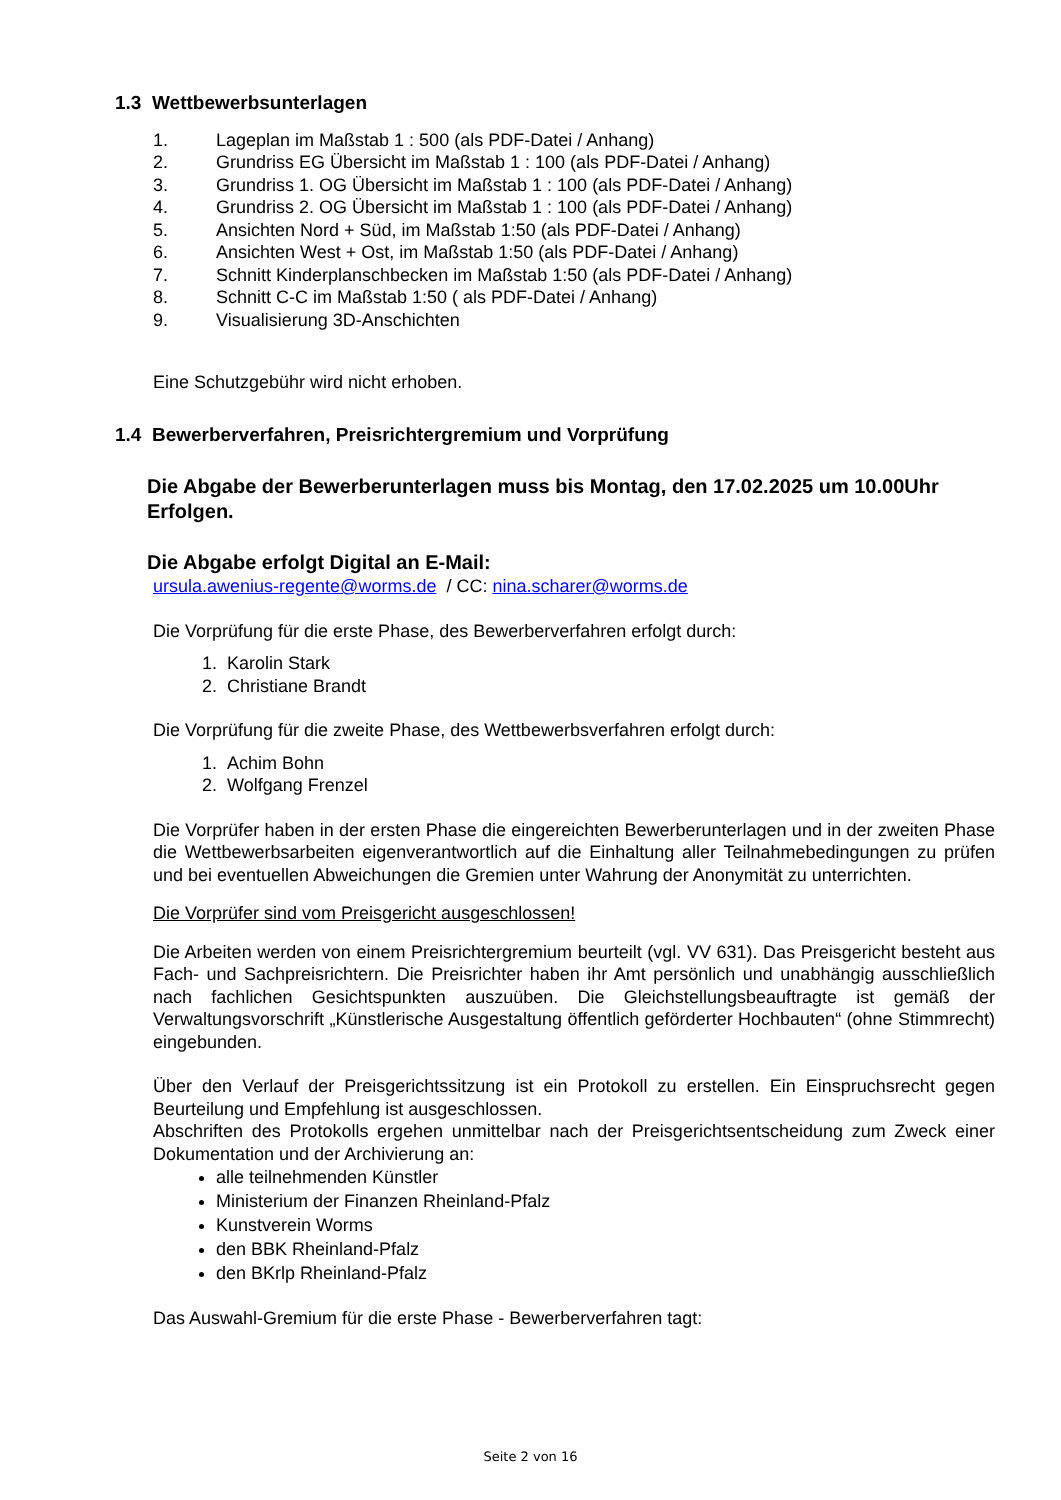1.3 Wettbewerbsunterlagen
1. Lageplan im Maßstab 1 : 500 (als PDF-Datei / Anhang)
2. Grundriss EG Übersicht im Maßstab 1 : 100 (als PDF-Datei / Anhang)
3. Grundriss 1. OG Übersicht im Maßstab 1 : 100 (als PDF-Datei / Anhang)
4. Grundriss 2. OG Übersicht im Maßstab 1 : 100 (als PDF-Datei / Anhang)
5. Ansichten Nord + Süd, im Maßstab 1:50 (als PDF-Datei / Anhang)
6. Ansichten West + Ost, im Maßstab 1:50 (als PDF-Datei / Anhang)
7. Schnitt Kinderplanschbecken im Maßstab 1:50 (als PDF-Datei / Anhang)
8. Schnitt C-C im Maßstab 1:50 ( als PDF-Datei / Anhang)
9. Visualisierung 3D-Anschichten
Eine Schutzgebühr wird nicht erhoben.
1.4 Bewerberverfahren, Preisrichtergremium und Vorprüfung
Die Abgabe der Bewerberunterlagen muss bis Montag, den 17.02.2025 um 10.00Uhr Erfolgen.
Die Abgabe erfolgt Digital an E-Mail:
ursula.awenius-regente@worms.de / CC: nina.scharer@worms.de
Die Vorprüfung für die erste Phase, des Bewerberverfahren erfolgt durch:
1. Karolin Stark
2. Christiane Brandt
Die Vorprüfung für die zweite Phase, des Wettbewerbsverfahren erfolgt durch:
1. Achim Bohn
2. Wolfgang Frenzel
Die Vorprüfer haben in der ersten Phase die eingereichten Bewerberunterlagen und in der zweiten Phase die Wettbewerbsarbeiten eigenverantwortlich auf die Einhaltung aller Teilnahmebedingungen zu prüfen und bei eventuellen Abweichungen die Gremien unter Wahrung der Anonymität zu unterrichten.
Die Vorprüfer sind vom Preisgericht ausgeschlossen!
Die Arbeiten werden von einem Preisrichtergremium beurteilt (vgl. VV 631). Das Preisgericht besteht aus Fach- und Sachpreisrichtern. Die Preisrichter haben ihr Amt persönlich und unabhängig ausschließlich nach fachlichen Gesichtspunkten auszuüben. Die Gleichstellungsbeauftragte ist gemäß der Verwaltungsvorschrift „Künstlerische Ausgestaltung öffentlich geförderter Hochbauten“ (ohne Stimmrecht) eingebunden.
Über den Verlauf der Preisgerichtssitzung ist ein Protokoll zu erstellen. Ein Einspruchsrecht gegen Beurteilung und Empfehlung ist ausgeschlossen.
Abschriften des Protokolls ergehen unmittelbar nach der Preisgerichtsentscheidung zum Zweck einer Dokumentation und der Archivierung an:
alle teilnehmenden Künstler
Ministerium der Finanzen Rheinland-Pfalz
Kunstverein Worms
den BBK Rheinland-Pfalz
den BKrlp Rheinland-Pfalz
Das Auswahl-Gremium für die erste Phase - Bewerberverfahren tagt:
Seite 2 von 16